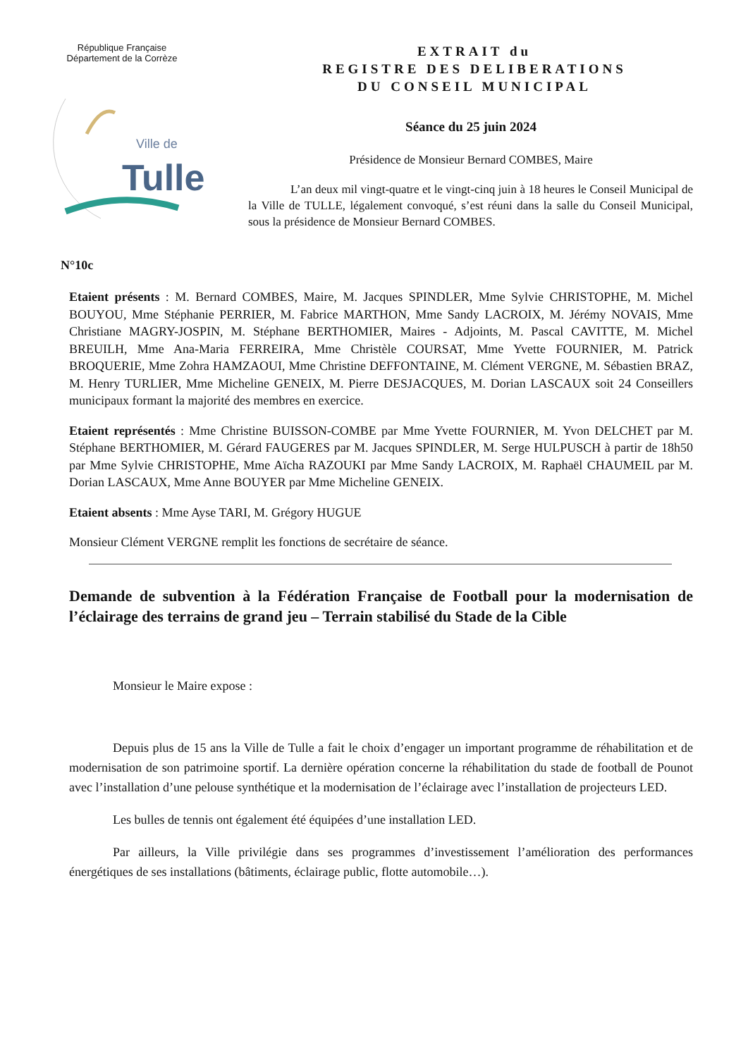République Française
Département de la Corrèze
Ville de
Tulle
EXTRAIT du
REGISTRE DES DELIBERATIONS
DU CONSEIL MUNICIPAL
Séance du 25 juin 2024
Présidence de Monsieur Bernard COMBES, Maire
L’an deux mil vingt-quatre et le vingt-cinq juin à 18 heures le Conseil Municipal de la Ville de TULLE, légalement convoqué, s’est réuni dans la salle du Conseil Municipal, sous la présidence de Monsieur Bernard COMBES.
N°10c
Etaient présents : M. Bernard COMBES, Maire, M. Jacques SPINDLER, Mme Sylvie CHRISTOPHE, M. Michel BOUYOU, Mme Stéphanie PERRIER, M. Fabrice MARTHON, Mme Sandy LACROIX, M. Jérémy NOVAIS, Mme Christiane MAGRY-JOSPIN, M. Stéphane BERTHOMIER, Maires - Adjoints, M. Pascal CAVITTE, M. Michel BREUILH, Mme Ana-Maria FERREIRA, Mme Christèle COURSAT, Mme Yvette FOURNIER, M. Patrick BROQUERIE, Mme Zohra HAMZAOUI, Mme Christine DEFFONTAINE, M. Clément VERGNE, M. Sébastien BRAZ, M. Henry TURLIER, Mme Micheline GENEIX, M. Pierre DESJACQUES, M. Dorian LASCAUX soit 24 Conseillers municipaux formant la majorité des membres en exercice.
Etaient représentés : Mme Christine BUISSON-COMBE par Mme Yvette FOURNIER, M. Yvon DELCHET par M. Stéphane BERTHOMIER, M. Gérard FAUGERES par M. Jacques SPINDLER, M. Serge HULPUSCH à partir de 18h50 par Mme Sylvie CHRISTOPHE, Mme Aïcha RAZOUKI par Mme Sandy LACROIX, M. Raphaël CHAUMEIL par M. Dorian LASCAUX, Mme Anne BOUYER par Mme Micheline GENEIX.
Etaient absents : Mme Ayse TARI, M. Grégory HUGUE
Monsieur Clément VERGNE remplit les fonctions de secrétaire de séance.
Demande de subvention à la Fédération Française de Football pour la modernisation de l’éclairage des terrains de grand jeu – Terrain stabilisé du Stade de la Cible
Monsieur le Maire expose :
Depuis plus de 15 ans la Ville de Tulle a fait le choix d’engager un important programme de réhabilitation et de modernisation de son patrimoine sportif. La dernière opération concerne la réhabilitation du stade de football de Pounot avec l’installation d’une pelouse synthétique et la modernisation de l’éclairage avec l’installation de projecteurs LED.
Les bulles de tennis ont également été équipées d’une installation LED.
Par ailleurs, la Ville privilégie dans ses programmes d’investissement l’amélioration des performances énergétiques de ses installations (bâtiments, éclairage public, flotte automobile…).